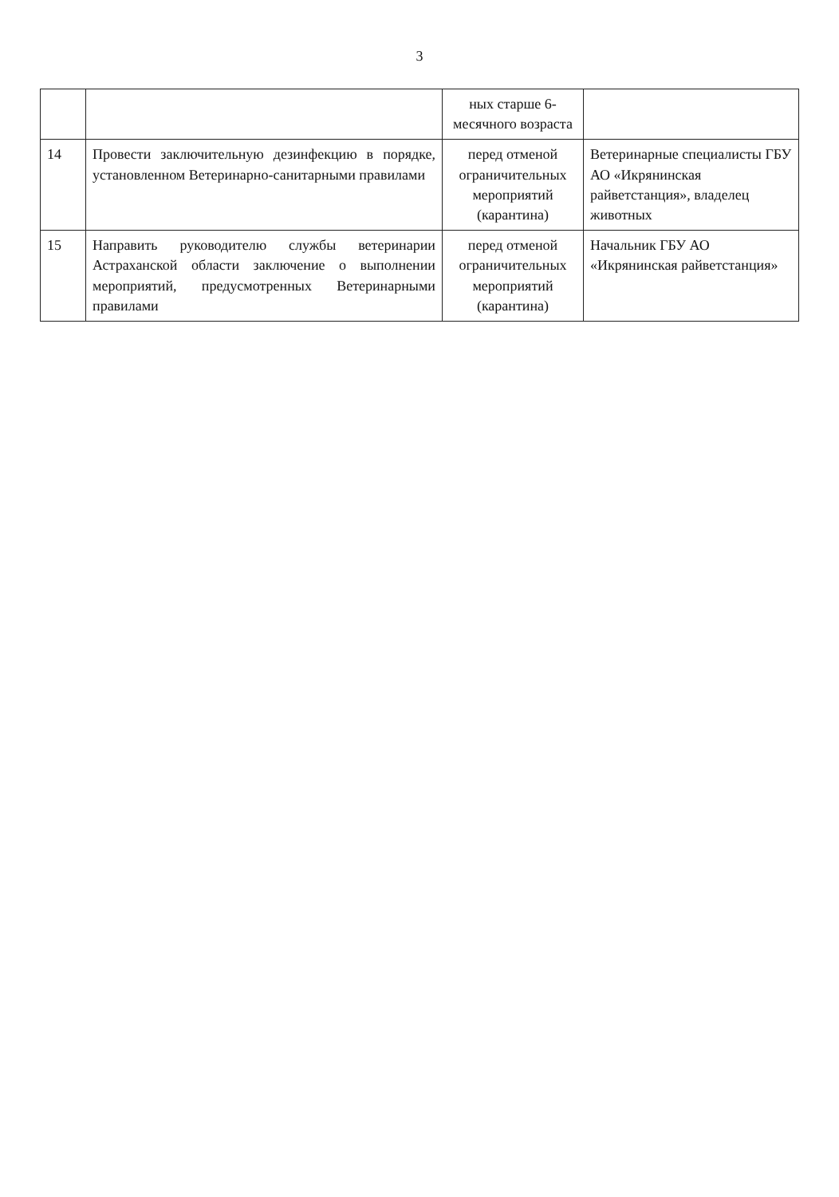3
| | | ных старше 6-месячного возраста | |
| 14 | Провести заключительную дезинфекцию в порядке, установленном Ветеринарно-санитарными правилами | перед отменой ограничительных мероприятий (карантина) | Ветеринарные специалисты ГБУ АО «Икрянинская райветстанция», владелец животных |
| 15 | Направить руководителю службы ветеринарии Астраханской области заключение о выполнении мероприятий, предусмотренных Ветеринарными правилами | перед отменой ограничительных мероприятий (карантина) | Начальник ГБУ АО «Икрянинская райветстанция» |